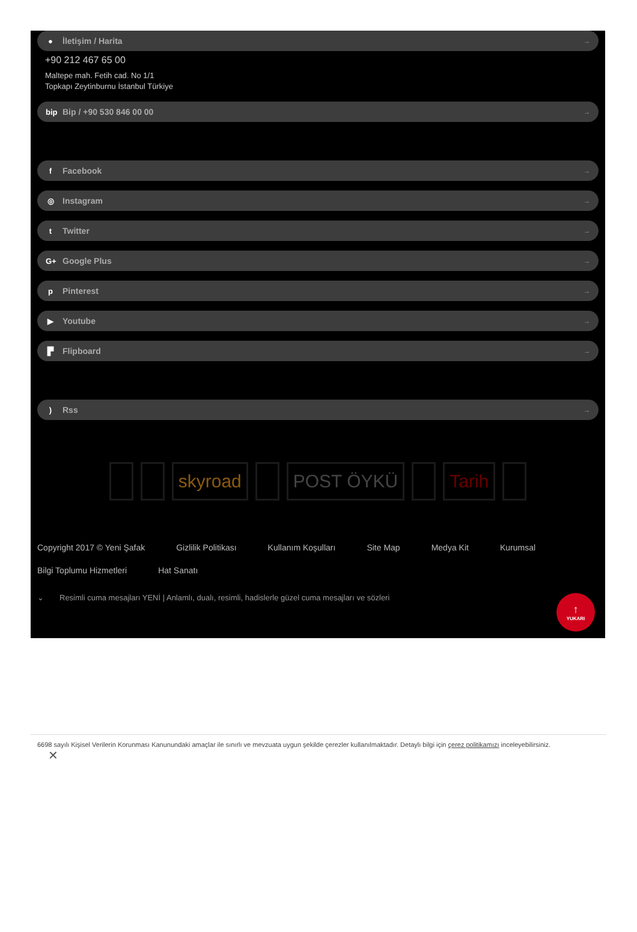● İletişim / Harita →
+90 212 467 65 00
Maltepe mah. Fetih cad. No 1/1
Topkapı Zeytinburnu İstanbul Türkiye
bip Bip / +90 530 846 00 00 →
f Facebook →
◎ Instagram →
t Twitter →
G+ Google Plus →
p Pinterest →
▶ Youtube →
▛ Flipboard →
) Rss →
skyroad POST ÖYKÜ Tarih
Copyright 2017 © Yeni Şafak Gizlilik Politikası Kullanım Koşulları Site Map Medya Kit Kurumsal Bilgi Toplumu Hizmetleri Hat Sanatı
⌄ Resimli cuma mesajları YENİ | Anlamlı, dualı, resimli, hadislerle güzel cuma mesajları ve sözleri
↑
YUKARI
6698 sayılı Kişisel Verilerin Korunması Kanunundaki amaçlar ile sınırlı ve mevzuata uygun şekilde çerezler kullanılmaktadır. Detaylı bilgi için çerez politikamızı inceleyebilirsiniz.
✕